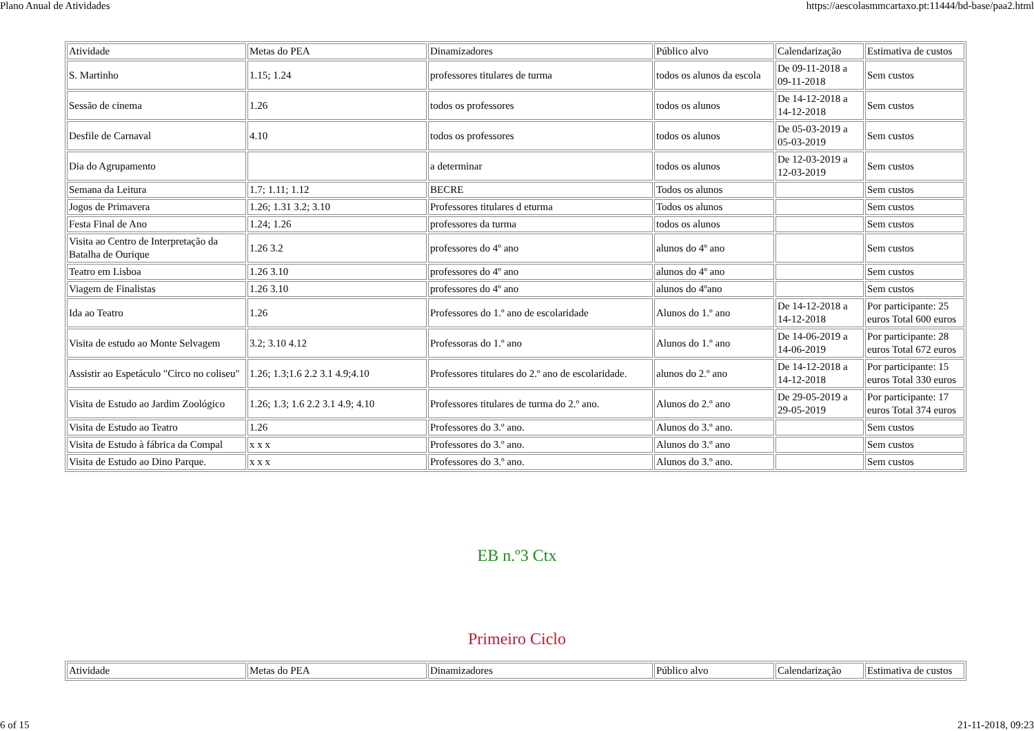Plano Anual de Atividades https://aescolasmmcartaxo.pt:11444/bd-base/paa2.html
| Atividade | Metas do PEA | Dinamizadores | Público alvo | Calendarização | Estimativa de custos |
| S. Martinho | 1.15; 1.24 | professores titulares de turma | todos os alunos da escola | De 09-11-2018 a 09-11-2018 | Sem custos |
| Sessão de cinema | 1.26 | todos os professores | todos os alunos | De 14-12-2018 a 14-12-2018 | Sem custos |
| Desfile de Carnaval | 4.10 | todos os professores | todos os alunos | De 05-03-2019 a 05-03-2019 | Sem custos |
| Dia do Agrupamento | | a determinar | todos os alunos | De 12-03-2019 a 12-03-2019 | Sem custos |
| Semana da Leitura | 1.7; 1.11; 1.12 | BECRE | Todos os alunos | | Sem custos |
| Jogos de Primavera | 1.26; 1.31 3.2; 3.10 | Professores titulares d eturma | Todos os alunos | | Sem custos |
| Festa Final de Ano | 1.24; 1.26 | professores da turma | todos os alunos | | Sem custos |
| Visita ao Centro de Interpretação da Batalha de Ourique | 1.26 3.2 | professores do 4º ano | alunos do 4º ano | | Sem custos |
| Teatro em Lisboa | 1.26 3.10 | professores do 4º ano | alunos do 4º ano | | Sem custos |
| Viagem de Finalistas | 1.26 3.10 | professores do 4º ano | alunos do 4ºano | | Sem custos |
| Ida ao Teatro | 1.26 | Professores do 1.º ano de escolaridade | Alunos do 1.º ano | De 14-12-2018 a 14-12-2018 | Por participante: 25 euros Total 600 euros |
| Visita de estudo ao Monte Selvagem | 3.2; 3.10 4.12 | Professoras do 1.º ano | Alunos do 1.º ano | De 14-06-2019 a 14-06-2019 | Por participante: 28 euros Total 672 euros |
| Assistir ao Espetáculo "Circo no coliseu" | 1.26; 1.3;1.6 2.2 3.1 4.9;4.10 | Professores titulares do 2.º ano de escolaridade. | alunos do 2.º ano | De 14-12-2018 a 14-12-2018 | Por participante: 15 euros Total 330 euros |
| Visita de Estudo ao Jardim Zoológico | 1.26; 1.3; 1.6 2.2 3.1 4.9; 4.10 | Professores titulares de turma do 2.º ano. | Alunos do 2.º ano | De 29-05-2019 a 29-05-2019 | Por participante: 17 euros Total 374 euros |
| Visita de Estudo ao Teatro | 1.26 | Professores do 3.º ano. | Alunos do 3.º ano. | | Sem custos |
| Visita de Estudo à fábrica da Compal | x x x | Professores do 3.º ano. | Alunos do 3.º ano | | Sem custos |
| Visita de Estudo ao Dino Parque. | x x x | Professores do 3.º ano. | Alunos do 3.º ano. | | Sem custos |
EB n.º3 Ctx
Primeiro Ciclo
| Atividade | Metas do PEA | Dinamizadores | Público alvo | Calendarização | Estimativa de custos |
6 of 15 21-11-2018, 09:23